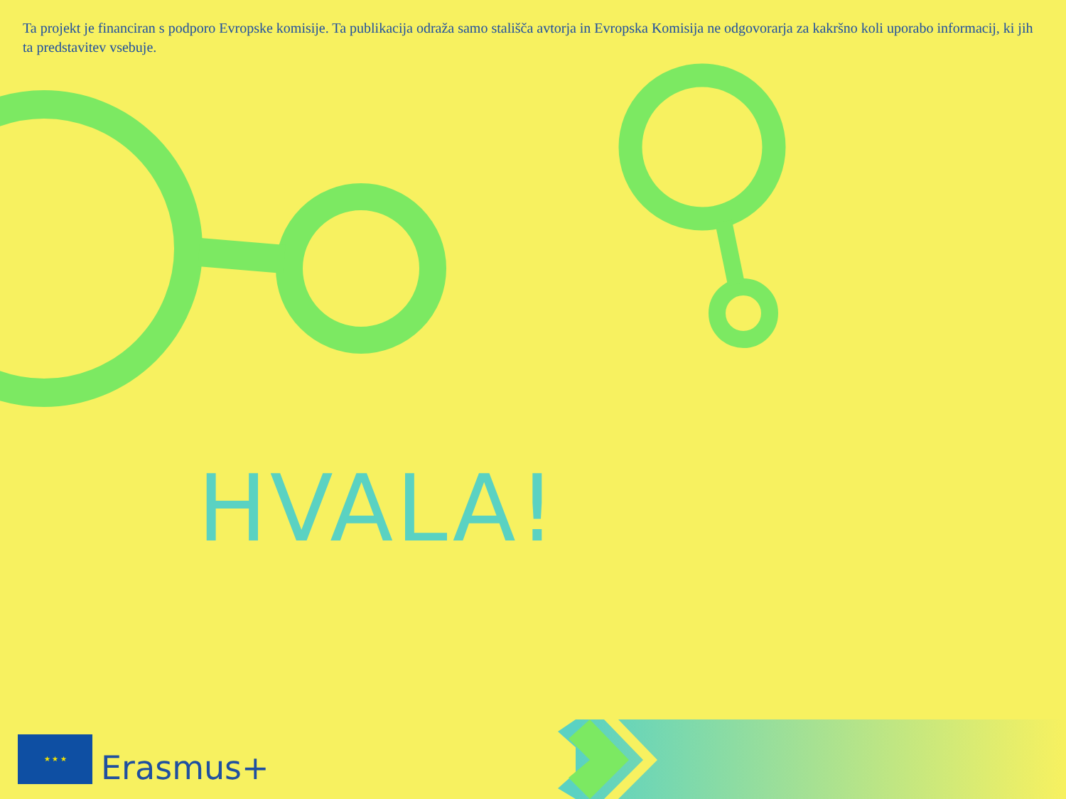Ta projekt je financiran s podporo Evropske komisije. Ta publikacija odraža samo stališča avtorja in Evropska Komisija ne odgovorarja za kakršno koli uporabo informacij, ki jih ta predstavitev vsebuje.
HVALA!
★ ★ ★
Erasmus+